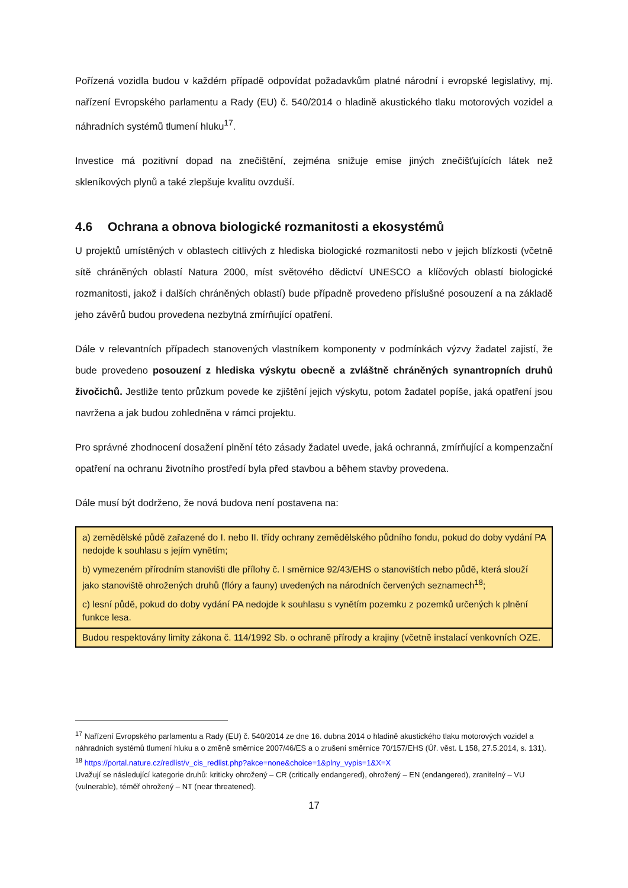Pořízená vozidla budou v každém případě odpovídat požadavkům platné národní i evropské legislativy, mj. nařízení Evropského parlamentu a Rady (EU) č. 540/2014 o hladině akustického tlaku motorových vozidel a náhradních systémů tlumení hluku<sup>17</sup>.
Investice má pozitivní dopad na znečištění, zejména snižuje emise jiných znečišťujících látek než skleníkových plynů a také zlepšuje kvalitu ovzduší.
4.6 Ochrana a obnova biologické rozmanitosti a ekosystémů
U projektů umístěných v oblastech citlivých z hlediska biologické rozmanitosti nebo v jejich blízkosti (včetně sítě chráněných oblastí Natura 2000, míst světového dědictví UNESCO a klíčových oblastí biologické rozmanitosti, jakož i dalších chráněných oblastí) bude případně provedeno příslušné posouzení a na základě jeho závěrů budou provedena nezbytná zmírňující opatření.
Dále v relevantních případech stanovených vlastníkem komponenty v podmínkách výzvy žadatel zajistí, že bude provedeno posouzení z hlediska výskytu obecně a zvláštně chráněných synantropních druhů živočichů. Jestliže tento průzkum povede ke zjištění jejich výskytu, potom žadatel popíše, jaká opatření jsou navržena a jak budou zohledněna v rámci projektu.
Pro správné zhodnocení dosažení plnění této zásady žadatel uvede, jaká ochranná, zmírňující a kompenzační opatření na ochranu životního prostředí byla před stavbou a během stavby provedena.
Dále musí být dodrženo, že nová budova není postavena na:
| a) zemědělské půdě zařazené do I. nebo II. třídy ochrany zemědělského půdního fondu, pokud do doby vydání PA nedojde k souhlasu s jejím vynětím; b) vymezeném přírodním stanovišti dle přílohy č. I směrnice 92/43/EHS o stanovištích nebo půdě, která slouží jako stanoviště ohrožených druhů (flóry a fauny) uvedených na národních červených seznamech<sup>18</sup>; c) lesní půdě, pokud do doby vydání PA nedojde k souhlasu s vynětím pozemku z pozemků určených k plnění funkce lesa. |
| Budou respektovány limity zákona č. 114/1992 Sb. o ochraně přírody a krajiny (včetně instalací venkovních OZE. |
<sup>17</sup> Nařízení Evropského parlamentu a Rady (EU) č. 540/2014 ze dne 16. dubna 2014 o hladině akustického tlaku motorových vozidel a náhradních systémů tlumení hluku a o změně směrnice 2007/46/ES a o zrušení směrnice 70/157/EHS (Úř. věst. L 158, 27.5.2014, s. 131).
<sup>18</sup> https://portal.nature.cz/redlist/v_cis_redlist.php?akce=none&choice=1&plny_vypis=1&X=X
Uvažují se následující kategorie druhů: kriticky ohrožený – CR (critically endangered), ohrožený – EN (endangered), zranitelný – VU (vulnerable), téměř ohrožený – NT (near threatened).
17